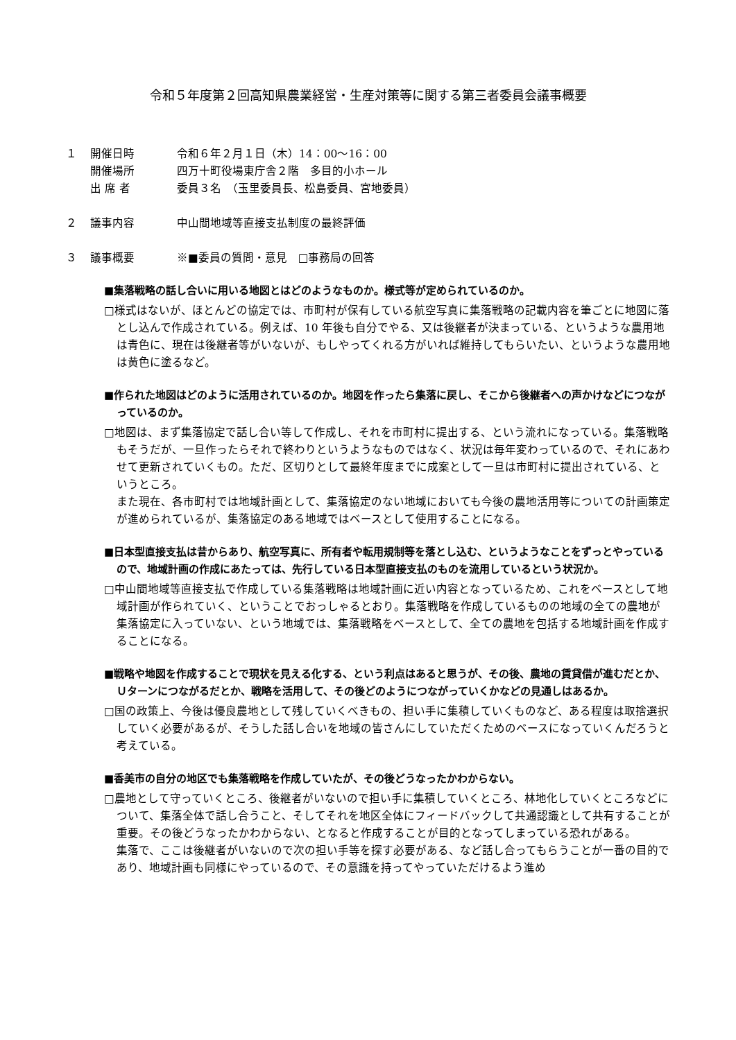令和５年度第２回高知県農業経営・生産対策等に関する第三者委員会議事概要
１ 開催日時 令和６年２月１日（木）14：00～16：00
開催場所 四万十町役場東庁舎２階　多目的小ホール
出 席 者 委員３名　（玉里委員長、松島委員、宮地委員）
２ 議事内容 中山間地域等直接支払制度の最終評価
３ 議事概要 ※■委員の質問・意見　□事務局の回答
■集落戦略の話し合いに用いる地図とはどのようなものか。様式等が定められているのか。
□様式はないが、ほとんどの協定では、市町村が保有している航空写真に集落戦略の記載内容を筆ごとに地図に落とし込んで作成されている。例えば、10 年後も自分でやる、又は後継者が決まっている、というような農用地は青色に、現在は後継者等がいないが、もしやってくれる方がいれば維持してもらいたい、というような農用地は黄色に塗るなど。
■作られた地図はどのように活用されているのか。地図を作ったら集落に戻し、そこから後継者への声かけなどにつながっているのか。
□地図は、まず集落協定で話し合い等して作成し、それを市町村に提出する、という流れになっている。集落戦略もそうだが、一旦作ったらそれで終わりというようなものではなく、状況は毎年変わっているので、それにあわせて更新されていくもの。ただ、区切りとして最終年度までに成案として一旦は市町村に提出されている、というところ。
また現在、各市町村では地域計画として、集落協定のない地域においても今後の農地活用等についての計画策定が進められているが、集落協定のある地域ではベースとして使用することになる。
■日本型直接支払は昔からあり、航空写真に、所有者や転用規制等を落とし込む、というようなことをずっとやっているので、地域計画の作成にあたっては、先行している日本型直接支払のものを流用しているという状況か。
□中山間地域等直接支払で作成している集落戦略は地域計画に近い内容となっているため、これをベースとして地域計画が作られていく、ということでおっしゃるとおり。集落戦略を作成しているものの地域の全ての農地が集落協定に入っていない、という地域では、集落戦略をベースとして、全ての農地を包括する地域計画を作成することになる。
■戦略や地図を作成することで現状を見える化する、という利点はあると思うが、その後、農地の賃貸借が進むだとか、Ｕターンにつながるだとか、戦略を活用して、その後どのようにつながっていくかなどの見通しはあるか。
□国の政策上、今後は優良農地として残していくべきもの、担い手に集積していくものなど、ある程度は取捨選択していく必要があるが、そうした話し合いを地域の皆さんにしていただくためのベースになっていくんだろうと考えている。
■香美市の自分の地区でも集落戦略を作成していたが、その後どうなったかわからない。
□農地として守っていくところ、後継者がいないので担い手に集積していくところ、林地化していくところなどについて、集落全体で話し合うこと、そしてそれを地区全体にフィードバックして共通認識として共有することが重要。その後どうなったかわからない、となると作成することが目的となってしまっている恐れがある。
集落で、ここは後継者がいないので次の担い手等を探す必要がある、など話し合ってもらうことが一番の目的であり、地域計画も同様にやっているので、その意識を持ってやっていただけるよう進め